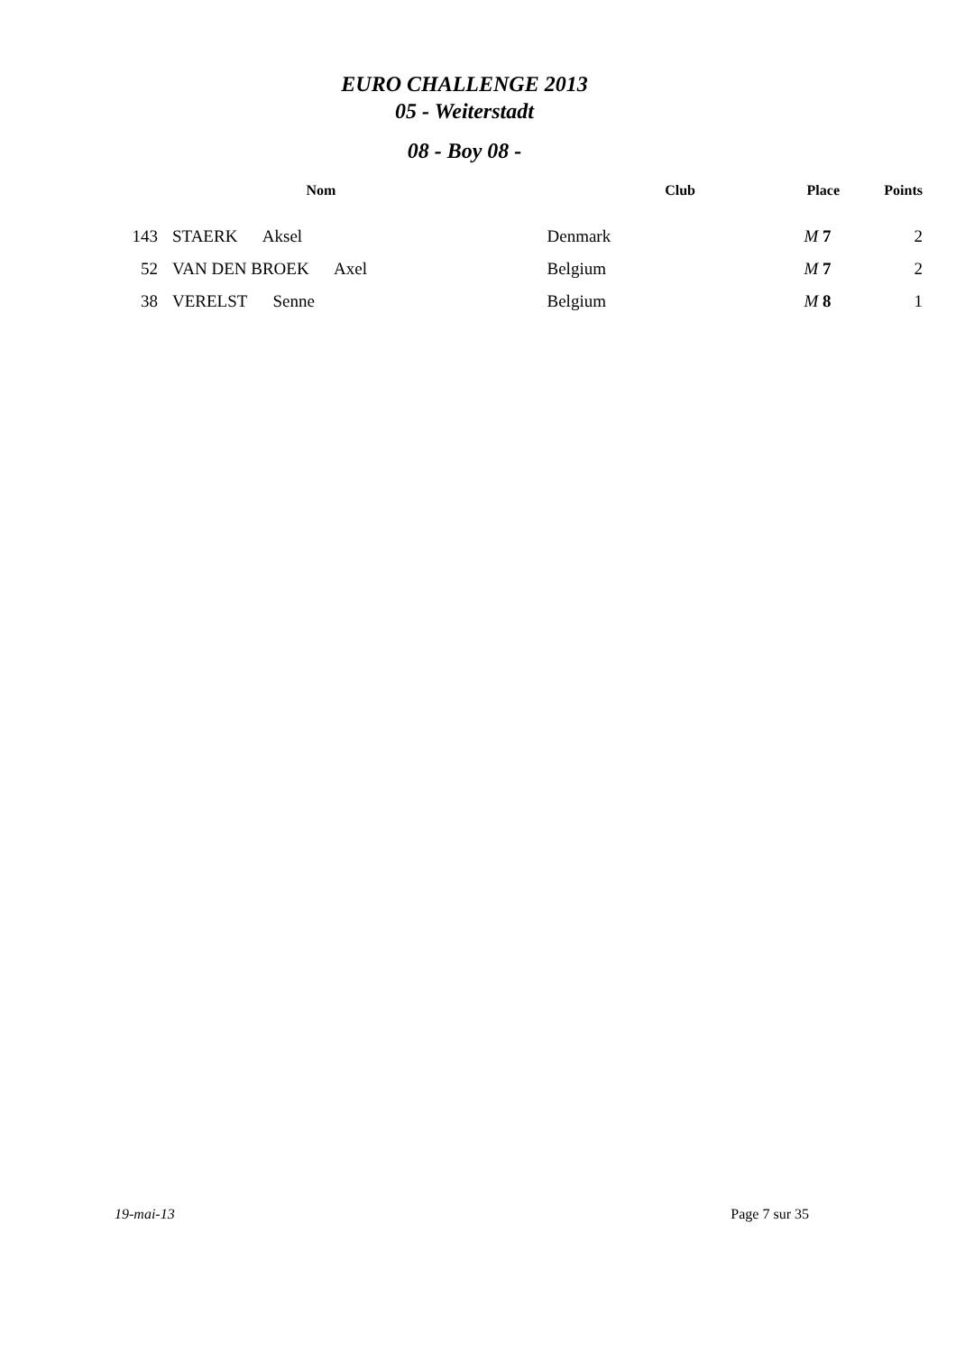EURO CHALLENGE 2013
05 - Weiterstadt
08 - Boy 08 -
| | | Nom | Club | Place | Points |
| --- | --- | --- | --- | --- | --- |
| 143 | | STAERK Aksel | Denmark | M 7 | 2 |
| 52 | | VAN DEN BROEK Axel | Belgium | M 7 | 2 |
| 38 | | VERELST Senne | Belgium | M 8 | 1 |
19-mai-13 Page 7 sur 35